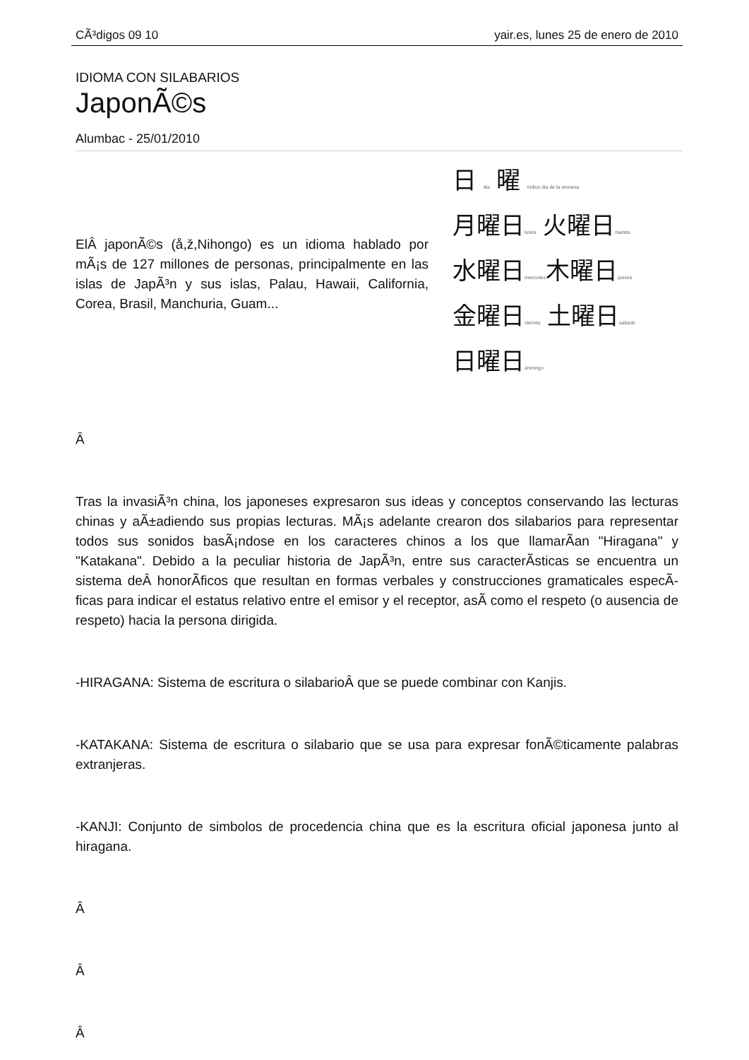CÃ³digos 09 10 yair.es, lunes 25 de enero de 2010
IDIOMA CON SILABARIOS
JaponÃ©s
Alumbac - 25/01/2010
ElÂ japonÃ©s (å,ž,Nihongo) es un idioma hablado por mÃ¡s de 127 millones de personas, principalmente en las islas de JapÃ³n y sus islas, Palau, Hawaii, California, Corea, Brasil, Manchuria, Guam...
日 dia 曜 indica dia de la semana
月曜日lunes 火曜日martes
水曜日miercoles木曜日jueves
金曜日viernes 土曜日sabado
日曜日domingo
Â
Tras la invasiÃ³n china, los japoneses expresaron sus ideas y conceptos conservando las lecturas chinas y aÃ±adiendo sus propias lecturas. MÃ¡s adelante crearon dos silabarios para representar todos sus sonidos basÃ¡ndose en los caracteres chinos a los que llamarÃ­an "Hiragana" y "Katakana". Debido a la peculiar historia de JapÃ³n, entre sus caracterÃ­sticas se encuentra un sistema deÂ honorÃ­ficos que resultan en formas verbales y construcciones gramaticales especÃ­ficas para indicar el estatus relativo entre el emisor y el receptor, asÃ­ como el respeto (o ausencia de respeto) hacia la persona dirigida.
-HIRAGANA: Sistema de escritura o silabarioÂ que se puede combinar con Kanjis.
-KATAKANA: Sistema de escritura o silabario que se usa para expresar fonÃ©ticamente palabras extranjeras.
-KANJI: Conjunto de simbolos de procedencia china que es la escritura oficial japonesa junto al hiragana.
Â
Â
Â